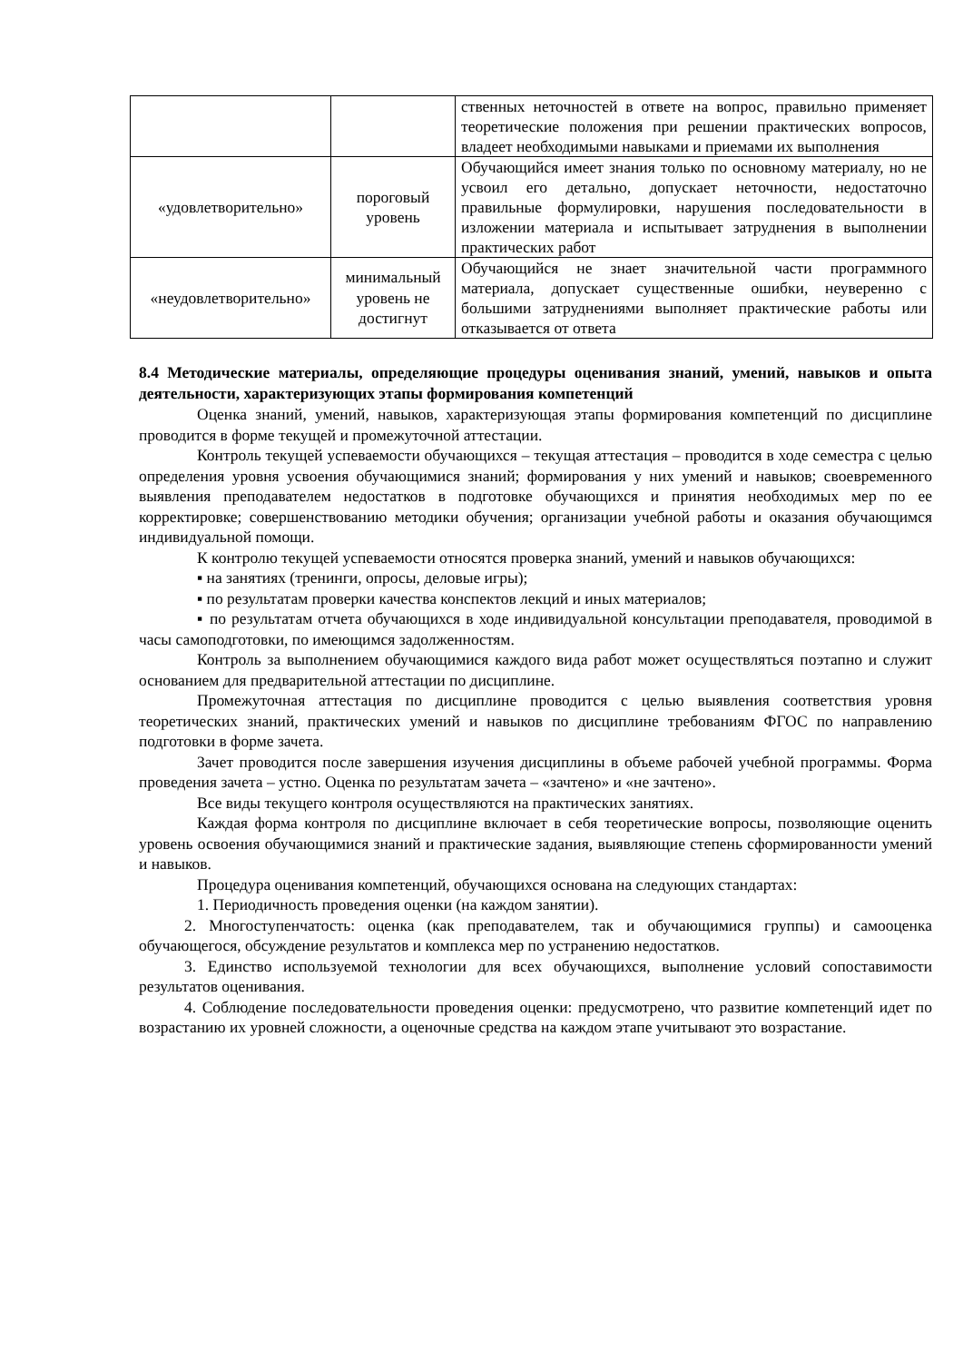| | | ственных неточностей в ответе на вопрос, правильно применяет теоретические положения при решении практических вопросов, владеет необходимыми навыками и приемами их выполнения |
| «удовлетворительно» | пороговый уровень | Обучающийся имеет знания только по основному материалу, но не усвоил его детально, допускает неточности, недостаточно правильные формулировки, нарушения последовательности в изложении материала и испытывает затруднения в выполнении практических работ |
| «неудовлетворительно» | минимальный уровень не достигнут | Обучающийся не знает значительной части программного материала, допускает существенные ошибки, неуверенно с большими затруднениями выполняет практические работы или отказывается от ответа |
8.4 Методические материалы, определяющие процедуры оценивания знаний, умений, навыков и опыта деятельности, характеризующих этапы формирования компетенций
Оценка знаний, умений, навыков, характеризующая этапы формирования компетенций по дисциплине проводится в форме текущей и промежуточной аттестации.
Контроль текущей успеваемости обучающихся – текущая аттестация – проводится в ходе семестра с целью определения уровня усвоения обучающимися знаний; формирования у них умений и навыков; своевременного выявления преподавателем недостатков в подготовке обучающихся и принятия необходимых мер по ее корректировке; совершенствованию методики обучения; организации учебной работы и оказания обучающимся индивидуальной помощи.
К контролю текущей успеваемости относятся проверка знаний, умений и навыков обучающихся:
▪ на занятиях (тренинги, опросы, деловые игры);
▪ по результатам проверки качества конспектов лекций и иных материалов;
▪ по результатам отчета обучающихся в ходе индивидуальной консультации преподавателя, проводимой в часы самоподготовки, по имеющимся задолженностям.
Контроль за выполнением обучающимися каждого вида работ может осуществляться поэтапно и служит основанием для предварительной аттестации по дисциплине.
Промежуточная аттестация по дисциплине проводится с целью выявления соответствия уровня теоретических знаний, практических умений и навыков по дисциплине требованиям ФГОС по направлению подготовки в форме зачета.
Зачет проводится после завершения изучения дисциплины в объеме рабочей учебной программы. Форма проведения зачета – устно. Оценка по результатам зачета – «зачтено» и «не зачтено».
Все виды текущего контроля осуществляются на практических занятиях.
Каждая форма контроля по дисциплине включает в себя теоретические вопросы, позволяющие оценить уровень освоения обучающимися знаний и практические задания, выявляющие степень сформированности умений и навыков.
Процедура оценивания компетенций, обучающихся основана на следующих стандартах:
1. Периодичность проведения оценки (на каждом занятии).
2. Многоступенчатость: оценка (как преподавателем, так и обучающимися группы) и самооценка обучающегося, обсуждение результатов и комплекса мер по устранению недостатков.
3. Единство используемой технологии для всех обучающихся, выполнение условий сопоставимости результатов оценивания.
4. Соблюдение последовательности проведения оценки: предусмотрено, что развитие компетенций идет по возрастанию их уровней сложности, а оценочные средства на каждом этапе учитывают это возрастание.